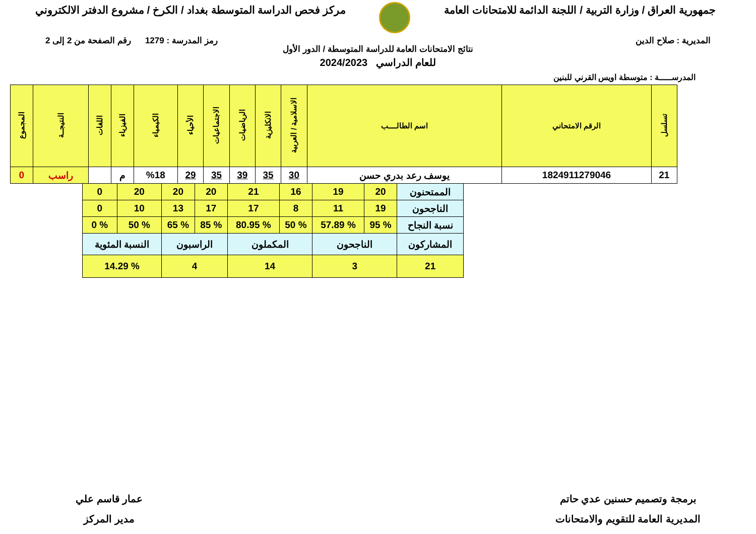جمهورية العراق / وزارة التربية / اللجنة الدائمة للامتحانات العامة
مركز فحص الدراسة المتوسطة بغداد / الكرخ / مشروع الدفتر الالكتروني
المديرية : صلاح الدين رمز المدرسة : 1279 رقم الصفحة من 2 إلى 2
نتائج الامتحانات العامة للدراسة المتوسطة / الدور الأول
للعام الدراسي 2024/2023
المدرســـــة : متوسطة اويس القرني للبنين
| تسلسل | الرقم الامتحاني | اسم الطالــــب | الاسلامية / العربية | الانكليزية | الرياضيات | الاجتماعيات | الأحياء | الكيمياء | الفيزياء | اللغات | النتيجــة | المجموع |
| --- | --- | --- | --- | --- | --- | --- | --- | --- | --- | --- | --- | --- |
| 21 | 1824911279046 | يوسف رعد بدري حسن | 30 | 35 | 39 | 35 | 29 | %18 | م | | راسب | 0 |
| الممتحنون | 20 | 19 | 16 | 21 | 20 | 20 | 20 | 0 |
| الناجحون | 19 | 11 | 8 | 17 | 17 | 13 | 10 | 0 |
| نسبة النجاح | % 95 | % 57.89 | % 50 | % 80.95 | % 85 | % 65 | % 50 | % 0 |
| المشاركون | الناجحون | | المكملون | | الراسبون | | النسبة المئوية | |
| 21 | 3 | | 14 | | 4 | | % 14.29 | |
برمجة وتصميم حسنين عدي حاتم
المديرية العامة للتقويم والامتحانات
عمار قاسم علي
مدير المركز